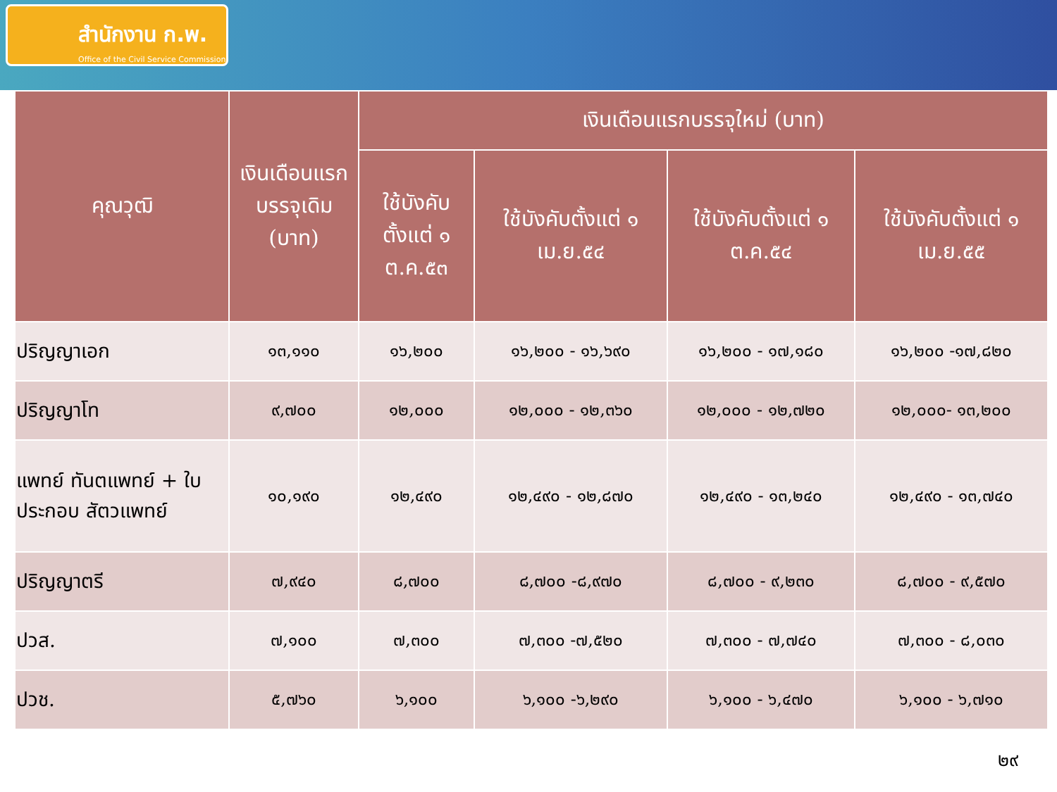สำนักงาน ก.พ.
Office of the Civil Service Commission
| คุณวุฒิ | เงินเดือนแรกบรรจุเดิม (บาท) | เงินเดือนแรกบรรจุใหม่ (บาท) | | | |
| --- | --- | --- | --- | --- | --- |
| | | ใช้บังคับตั้งแต่ ๑ ต.ค.๕๓ | ใช้บังคับตั้งแต่ ๑ เม.ย.๕๔ | ใช้บังคับตั้งแต่ ๑ ต.ค.๕๔ | ใช้บังคับตั้งแต่ ๑ เม.ย.๕๕ |
| ปริญญาเอก | ๑๓,๑๑๐ | ๑๖,๒๐๐ | ๑๖,๒๐๐ - ๑๖,๖๙๐ | ๑๖,๒๐๐ - ๑๗,๑๘๐ | ๑๖,๒๐๐ -๑๗,๘๒๐ |
| ปริญญาโท | ๙,๗๐๐ | ๑๒,๐๐๐ | ๑๒,๐๐๐ - ๑๒,๓๖๐ | ๑๒,๐๐๐ - ๑๒,๗๒๐ | ๑๒,๐๐๐- ๑๓,๒๐๐ |
| แพทย์ ทันตแพทย์ + ใบประกอบ สัตวแพทย์ | ๑๐,๑๙๐ | ๑๒,๔๙๐ | ๑๒,๔๙๐ - ๑๒,๘๗๐ | ๑๒,๔๙๐ - ๑๓,๒๔๐ | ๑๒,๔๙๐ - ๑๓,๗๔๐ |
| ปริญญาตรี | ๗,๙๔๐ | ๘,๗๐๐ | ๘,๗๐๐ -๘,๙๗๐ | ๘,๗๐๐ - ๙,๒๓๐ | ๘,๗๐๐ - ๙,๕๗๐ |
| ปวส. | ๗,๑๐๐ | ๗,๓๐๐ | ๗,๓๐๐ -๗,๕๒๐ | ๗,๓๐๐ - ๗,๗๔๐ | ๗,๓๐๐ - ๘,๐๓๐ |
| ปวช. | ๕,๗๖๐ | ๖,๑๐๐ | ๖,๑๐๐ -๖,๒๙๐ | ๖,๑๐๐ - ๖,๔๗๐ | ๖,๑๐๐ - ๖,๗๑๐ |
๒๙